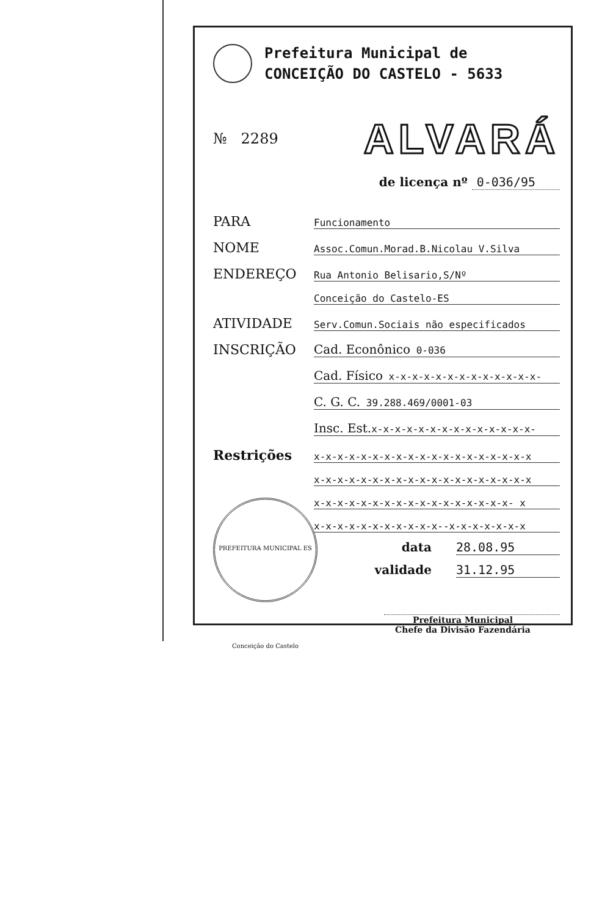Prefeitura Municipal de
CONCEIÇÃO DO CASTELO - 5633
№ 2289
ALVARÁ
de licença nº 0-036/95
PARA
Funcionamento
NOME
Assoc.Comun.Morad.B.Nicolau V.Silva
ENDEREÇO
Rua Antonio Belisario,S/Nº
Conceição do Castelo-ES
ATIVIDADE
Serv.Comun.Sociais não especificados
INSCRIÇÃO
Cad. Econônico 0-036
Cad. Físico x-x-x-x-x-x-x-x-x-x-x-x-x-
C. G. C. 39.288.469/0001-03
Insc. Est. x-x-x-x-x-x-x-x-x-x-x-x-x-x-
Restrições
x-x-x-x-x-x-x-x-x-x-x-x-x-x-x-x-x-x-x
x-x-x-x-x-x-x-x-x-x-x-x-x-x-x-x-x-x-x
x-x-x-x-x-x-x-x-x-x-x-x-x-x-x-x-x- x
x-x-x-x-x-x-x-x-x-x-x--x-x-x-x-x-x-x
data 28.08.95
validade 31.12.95
Prefeitura Municipal
Chefe da Divisão Fazendária
PREFEITURA MUNICIPAL ES Conceição do Castelo